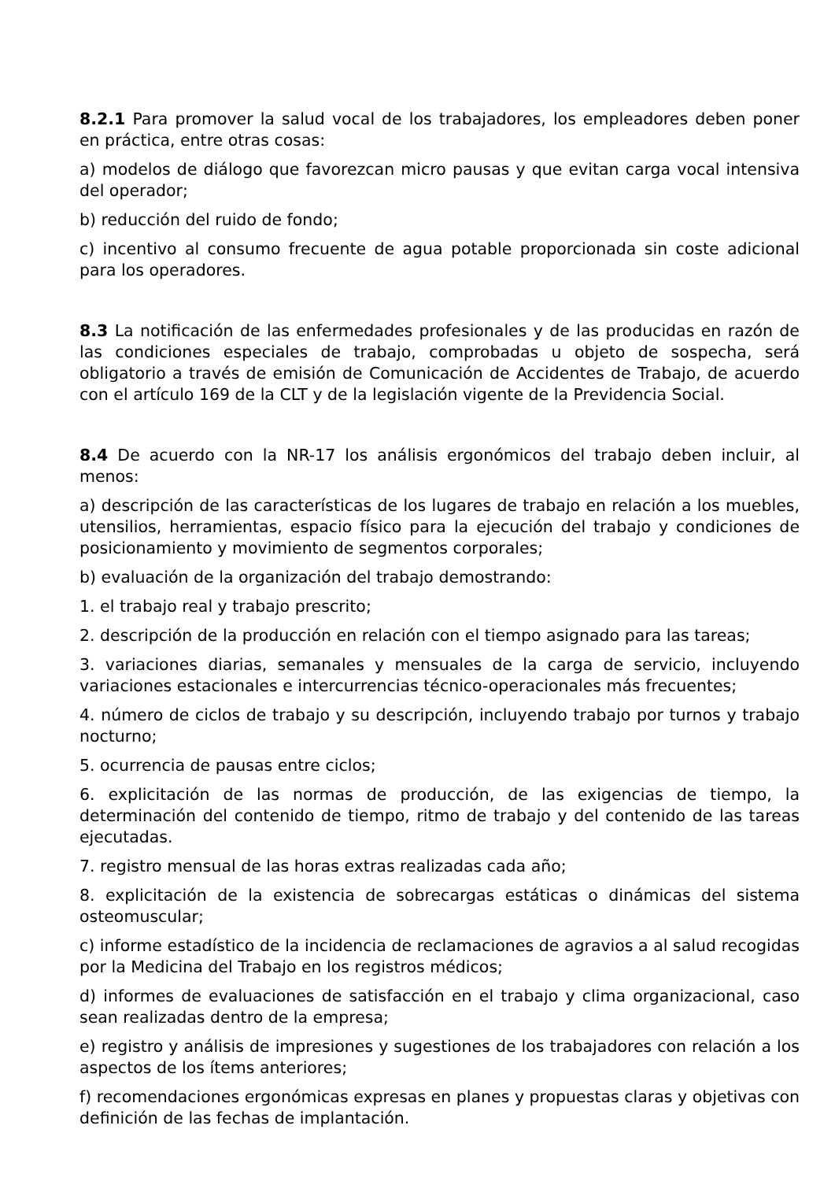8.2.1 Para promover la salud vocal de los trabajadores, los empleadores deben poner en práctica, entre otras cosas:
a) modelos de diálogo que favorezcan micro pausas y que evitan carga vocal intensiva del operador;
b) reducción del ruido de fondo;
c) incentivo al consumo frecuente de agua potable proporcionada sin coste adicional para los operadores.
8.3 La notificación de las enfermedades profesionales y de las producidas en razón de las condiciones especiales de trabajo, comprobadas u objeto de sospecha, será obligatorio a través de emisión de Comunicación de Accidentes de Trabajo, de acuerdo con el artículo 169 de la CLT y de la legislación vigente de la Previdencia Social.
8.4 De acuerdo con la NR-17 los análisis ergonómicos del trabajo deben incluir, al menos:
a) descripción de las características de los lugares de trabajo en relación a los muebles, utensilios, herramientas, espacio físico para la ejecución del trabajo y condiciones de posicionamiento y movimiento de segmentos corporales;
b) evaluación de la organización del trabajo demostrando:
1. el trabajo real y trabajo prescrito;
2. descripción de la producción en relación con el tiempo asignado para las tareas;
3. variaciones diarias, semanales y mensuales de la carga de servicio, incluyendo variaciones estacionales e intercurrencias técnico-operacionales más frecuentes;
4. número de ciclos de trabajo y su descripción, incluyendo trabajo por turnos y trabajo nocturno;
5. ocurrencia de pausas entre ciclos;
6. explicitación de las normas de producción, de las exigencias de tiempo, la determinación del contenido de tiempo, ritmo de trabajo y del contenido de las tareas ejecutadas.
7. registro mensual de las horas extras realizadas cada año;
8. explicitación de la existencia de sobrecargas estáticas o dinámicas del sistema osteomuscular;
c) informe estadístico de la incidencia de reclamaciones de agravios a al salud recogidas por la Medicina del Trabajo en los registros médicos;
d) informes de evaluaciones de satisfacción en el trabajo y clima organizacional, caso sean realizadas dentro de la empresa;
e) registro y análisis de impresiones y sugestiones de los trabajadores con relación a los aspectos de los ítems anteriores;
f) recomendaciones ergonómicas expresas en planes y propuestas claras y objetivas con definición de las fechas de implantación.